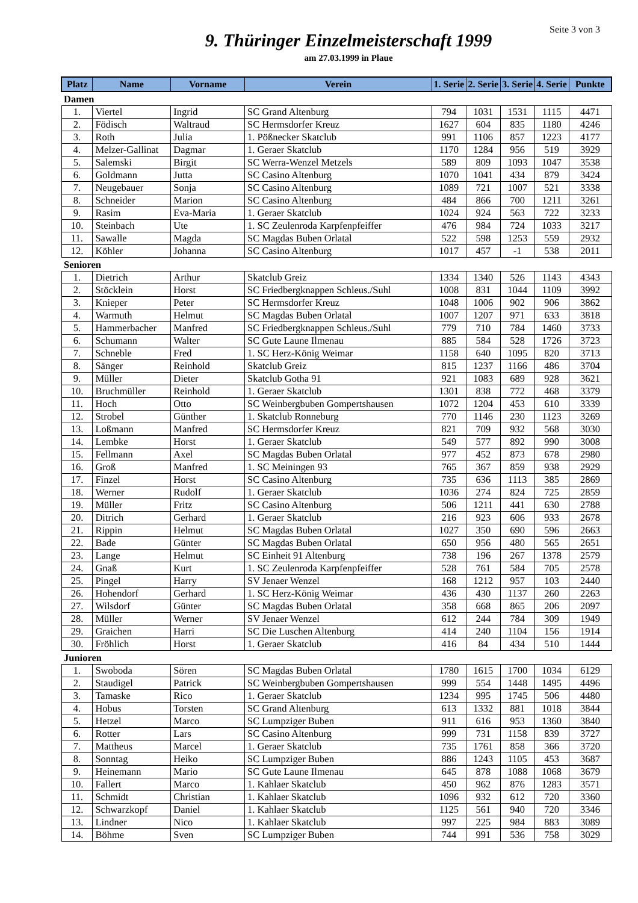Seite 3 von 3
9. Thüringer Einzelmeisterschaft 1999
am 27.03.1999 in Plaue
| Platz | Name | Vorname | Verein | 1. Serie | 2. Serie | 3. Serie | 4. Serie | Punkte |
| --- | --- | --- | --- | --- | --- | --- | --- | --- |
| Damen | | | | | | | | |
| 1. | Viertel | Ingrid | SC Grand Altenburg | 794 | 1031 | 1531 | 1115 | 4471 |
| 2. | Födisch | Waltraud | SC Hermsdorfer Kreuz | 1627 | 604 | 835 | 1180 | 4246 |
| 3. | Roth | Julia | 1. Pößnecker Skatclub | 991 | 1106 | 857 | 1223 | 4177 |
| 4. | Melzer-Gallinat | Dagmar | 1. Geraer Skatclub | 1170 | 1284 | 956 | 519 | 3929 |
| 5. | Salemski | Birgit | SC Werra-Wenzel Metzels | 589 | 809 | 1093 | 1047 | 3538 |
| 6. | Goldmann | Jutta | SC Casino Altenburg | 1070 | 1041 | 434 | 879 | 3424 |
| 7. | Neugebauer | Sonja | SC Casino Altenburg | 1089 | 721 | 1007 | 521 | 3338 |
| 8. | Schneider | Marion | SC Casino Altenburg | 484 | 866 | 700 | 1211 | 3261 |
| 9. | Rasim | Eva-Maria | 1. Geraer Skatclub | 1024 | 924 | 563 | 722 | 3233 |
| 10. | Steinbach | Ute | 1. SC Zeulenroda Karpfenpfeiffer | 476 | 984 | 724 | 1033 | 3217 |
| 11. | Sawalle | Magda | SC Magdas Buben Orlatal | 522 | 598 | 1253 | 559 | 2932 |
| 12. | Köhler | Johanna | SC Casino Altenburg | 1017 | 457 | -1 | 538 | 2011 |
| Senioren | | | | | | | | |
| 1. | Dietrich | Arthur | Skatclub Greiz | 1334 | 1340 | 526 | 1143 | 4343 |
| 2. | Stöcklein | Horst | SC Friedbergknappen Schleus./Suhl | 1008 | 831 | 1044 | 1109 | 3992 |
| 3. | Knieper | Peter | SC Hermsdorfer Kreuz | 1048 | 1006 | 902 | 906 | 3862 |
| 4. | Warmuth | Helmut | SC Magdas Buben Orlatal | 1007 | 1207 | 971 | 633 | 3818 |
| 5. | Hammerbacher | Manfred | SC Friedbergknappen Schleus./Suhl | 779 | 710 | 784 | 1460 | 3733 |
| 6. | Schumann | Walter | SC Gute Laune Ilmenau | 885 | 584 | 528 | 1726 | 3723 |
| 7. | Schneble | Fred | 1. SC Herz-König Weimar | 1158 | 640 | 1095 | 820 | 3713 |
| 8. | Sänger | Reinhold | Skatclub Greiz | 815 | 1237 | 1166 | 486 | 3704 |
| 9. | Müller | Dieter | Skatclub Gotha 91 | 921 | 1083 | 689 | 928 | 3621 |
| 10. | Bruchmüller | Reinhold | 1. Geraer Skatclub | 1301 | 838 | 772 | 468 | 3379 |
| 11. | Hoch | Otto | SC Weinbergbuben Gompertshausen | 1072 | 1204 | 453 | 610 | 3339 |
| 12. | Strobel | Günther | 1. Skatclub Ronneburg | 770 | 1146 | 230 | 1123 | 3269 |
| 13. | Loßmann | Manfred | SC Hermsdorfer Kreuz | 821 | 709 | 932 | 568 | 3030 |
| 14. | Lembke | Horst | 1. Geraer Skatclub | 549 | 577 | 892 | 990 | 3008 |
| 15. | Fellmann | Axel | SC Magdas Buben Orlatal | 977 | 452 | 873 | 678 | 2980 |
| 16. | Groß | Manfred | 1. SC Meiningen 93 | 765 | 367 | 859 | 938 | 2929 |
| 17. | Finzel | Horst | SC Casino Altenburg | 735 | 636 | 1113 | 385 | 2869 |
| 18. | Werner | Rudolf | 1. Geraer Skatclub | 1036 | 274 | 824 | 725 | 2859 |
| 19. | Müller | Fritz | SC Casino Altenburg | 506 | 1211 | 441 | 630 | 2788 |
| 20. | Ditrich | Gerhard | 1. Geraer Skatclub | 216 | 923 | 606 | 933 | 2678 |
| 21. | Rippin | Helmut | SC Magdas Buben Orlatal | 1027 | 350 | 690 | 596 | 2663 |
| 22. | Bade | Günter | SC Magdas Buben Orlatal | 650 | 956 | 480 | 565 | 2651 |
| 23. | Lange | Helmut | SC Einheit 91 Altenburg | 738 | 196 | 267 | 1378 | 2579 |
| 24. | Gnaß | Kurt | 1. SC Zeulenroda Karpfenpfeiffer | 528 | 761 | 584 | 705 | 2578 |
| 25. | Pingel | Harry | SV Jenaer Wenzel | 168 | 1212 | 957 | 103 | 2440 |
| 26. | Hohendorf | Gerhard | 1. SC Herz-König Weimar | 436 | 430 | 1137 | 260 | 2263 |
| 27. | Wilsdorf | Günter | SC Magdas Buben Orlatal | 358 | 668 | 865 | 206 | 2097 |
| 28. | Müller | Werner | SV Jenaer Wenzel | 612 | 244 | 784 | 309 | 1949 |
| 29. | Graichen | Harri | SC Die Luschen Altenburg | 414 | 240 | 1104 | 156 | 1914 |
| 30. | Fröhlich | Horst | 1. Geraer Skatclub | 416 | 84 | 434 | 510 | 1444 |
| Junioren | | | | | | | | |
| 1. | Swoboda | Sören | SC Magdas Buben Orlatal | 1780 | 1615 | 1700 | 1034 | 6129 |
| 2. | Staudigel | Patrick | SC Weinbergbuben Gompertshausen | 999 | 554 | 1448 | 1495 | 4496 |
| 3. | Tamaske | Rico | 1. Geraer Skatclub | 1234 | 995 | 1745 | 506 | 4480 |
| 4. | Hobus | Torsten | SC Grand Altenburg | 613 | 1332 | 881 | 1018 | 3844 |
| 5. | Hetzel | Marco | SC Lumpziger Buben | 911 | 616 | 953 | 1360 | 3840 |
| 6. | Rotter | Lars | SC Casino Altenburg | 999 | 731 | 1158 | 839 | 3727 |
| 7. | Mattheus | Marcel | 1. Geraer Skatclub | 735 | 1761 | 858 | 366 | 3720 |
| 8. | Sonntag | Heiko | SC Lumpziger Buben | 886 | 1243 | 1105 | 453 | 3687 |
| 9. | Heinemann | Mario | SC Gute Laune Ilmenau | 645 | 878 | 1088 | 1068 | 3679 |
| 10. | Fallert | Marco | 1. Kahlaer Skatclub | 450 | 962 | 876 | 1283 | 3571 |
| 11. | Schmidt | Christian | 1. Kahlaer Skatclub | 1096 | 932 | 612 | 720 | 3360 |
| 12. | Schwarzkopf | Daniel | 1. Kahlaer Skatclub | 1125 | 561 | 940 | 720 | 3346 |
| 13. | Lindner | Nico | 1. Kahlaer Skatclub | 997 | 225 | 984 | 883 | 3089 |
| 14. | Böhme | Sven | SC Lumpziger Buben | 744 | 991 | 536 | 758 | 3029 |